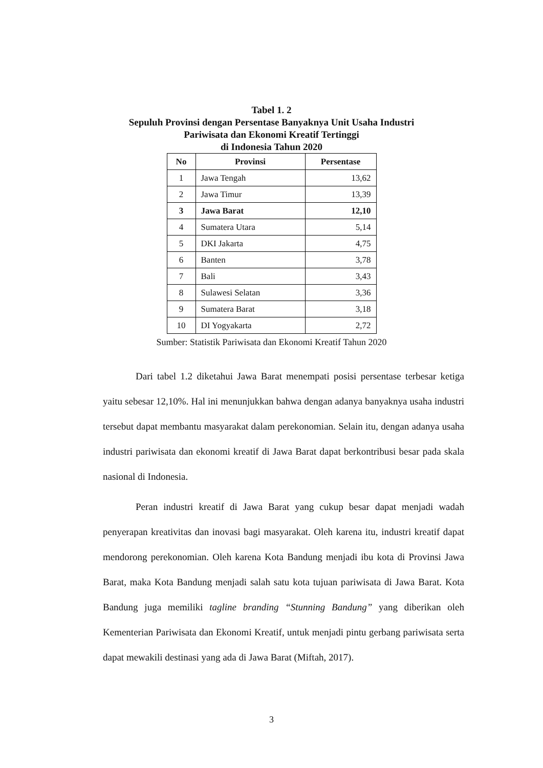Tabel 1. 2
Sepuluh Provinsi dengan Persentase Banyaknya Unit Usaha Industri
Pariwisata dan Ekonomi Kreatif Tertinggi
di Indonesia Tahun 2020
| No | Provinsi | Persentase |
| --- | --- | --- |
| 1 | Jawa Tengah | 13,62 |
| 2 | Jawa Timur | 13,39 |
| 3 | Jawa Barat | 12,10 |
| 4 | Sumatera Utara | 5,14 |
| 5 | DKI Jakarta | 4,75 |
| 6 | Banten | 3,78 |
| 7 | Bali | 3,43 |
| 8 | Sulawesi Selatan | 3,36 |
| 9 | Sumatera Barat | 3,18 |
| 10 | DI Yogyakarta | 2,72 |
Sumber: Statistik Pariwisata dan Ekonomi Kreatif Tahun 2020
Dari tabel 1.2 diketahui Jawa Barat menempati posisi persentase terbesar ketiga yaitu sebesar 12,10%. Hal ini menunjukkan bahwa dengan adanya banyaknya usaha industri tersebut dapat membantu masyarakat dalam perekonomian. Selain itu, dengan adanya usaha industri pariwisata dan ekonomi kreatif di Jawa Barat dapat berkontribusi besar pada skala nasional di Indonesia.
Peran industri kreatif di Jawa Barat yang cukup besar dapat menjadi wadah penyerapan kreativitas dan inovasi bagi masyarakat. Oleh karena itu, industri kreatif dapat mendorong perekonomian. Oleh karena Kota Bandung menjadi ibu kota di Provinsi Jawa Barat, maka Kota Bandung menjadi salah satu kota tujuan pariwisata di Jawa Barat. Kota Bandung juga memiliki tagline branding “Stunning Bandung” yang diberikan oleh Kementerian Pariwisata dan Ekonomi Kreatif, untuk menjadi pintu gerbang pariwisata serta dapat mewakili destinasi yang ada di Jawa Barat (Miftah, 2017).
3